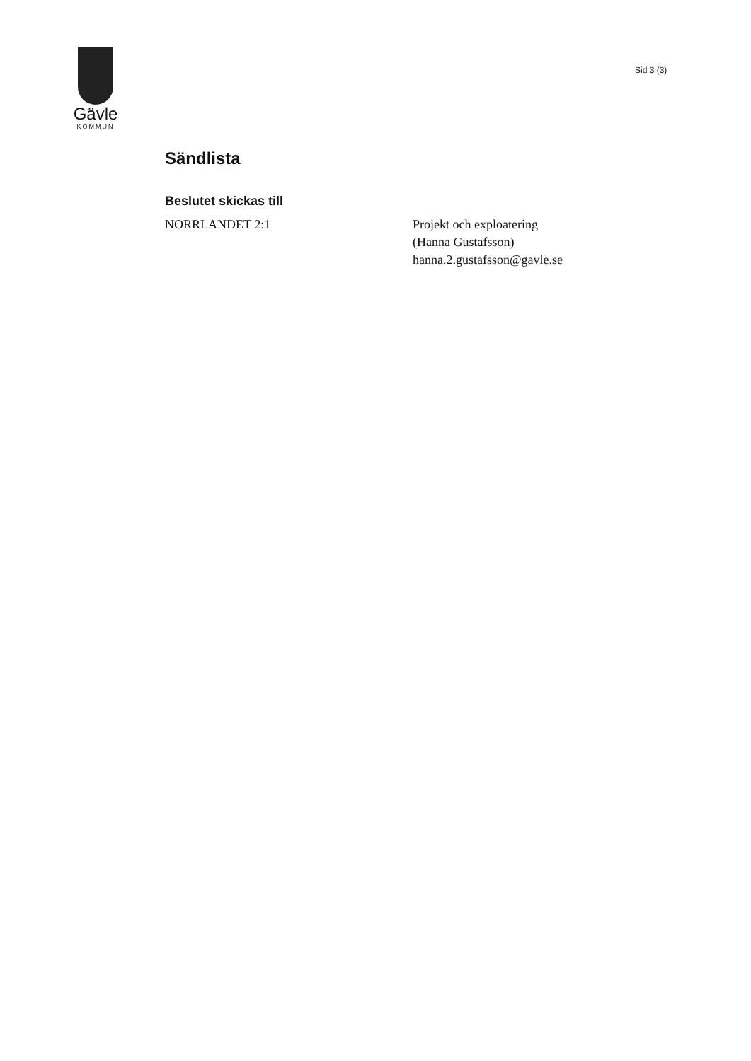Gävle
KOMMUN
Sid 3 (3)
Sändlista
Beslutet skickas till
NORRLANDET 2:1 Projekt och exploatering
(Hanna Gustafsson)
hanna.2.gustafsson@gavle.se